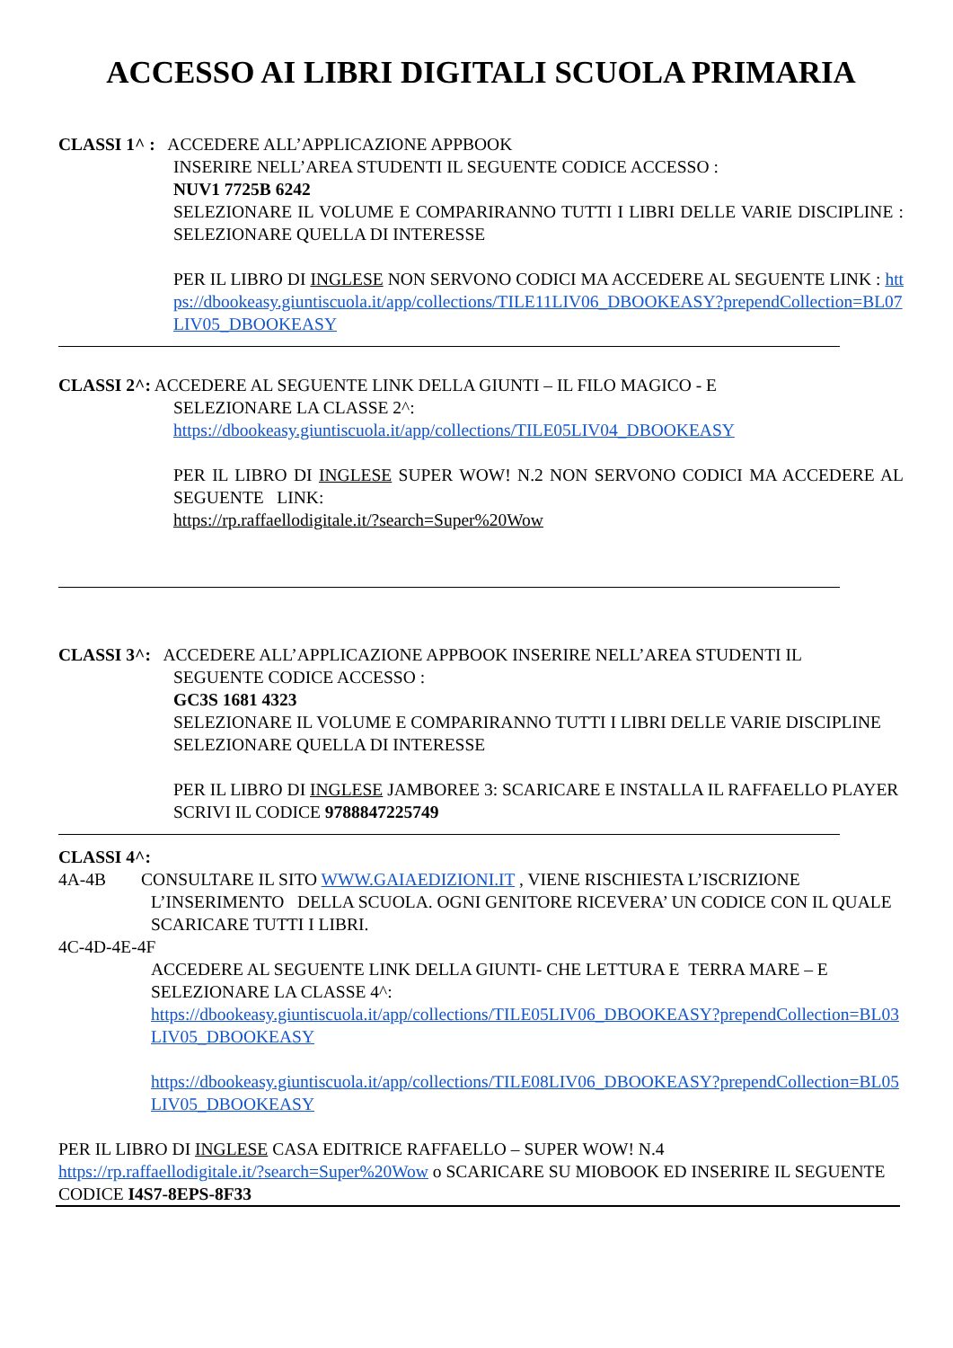ACCESSO AI LIBRI DIGITALI SCUOLA PRIMARIA
CLASSI 1^ : ACCEDERE ALL’APPLICAZIONE APPBOOK
INSERIRE NELL’AREA STUDENTI IL SEGUENTE CODICE ACCESSO :
NUV1 7725B 6242
SELEZIONARE IL VOLUME E COMPARIRANNO TUTTI I LIBRI DELLE VARIE DISCIPLINE : SELEZIONARE QUELLA DI INTERESSE
PER IL LIBRO DI INGLESE NON SERVONO CODICI MA ACCEDERE AL SEGUENTE LINK : https://dbookeasy.giuntiscuola.it/app/collections/TILE11LIV06_DBOOKEASY?prependCollection=BL07LIV05_DBOOKEASY
CLASSI 2^: ACCEDERE AL SEGUENTE LINK DELLA GIUNTI – IL FILO MAGICO - E
SELEZIONARE LA CLASSE 2^:
https://dbookeasy.giuntiscuola.it/app/collections/TILE05LIV04_DBOOKEASY
PER IL LIBRO DI INGLESE SUPER WOW! N.2 NON SERVONO CODICI MA ACCEDERE AL SEGUENTE LINK:
https://rp.raffaellodigitale.it/?search=Super%20Wow
CLASSI 3^: ACCEDERE ALL’APPLICAZIONE APPBOOK INSERIRE NELL’AREA STUDENTI IL
SEGUENTE CODICE ACCESSO :
GC3S 1681 4323
SELEZIONARE IL VOLUME E COMPARIRANNO TUTTI I LIBRI DELLE VARIE DISCIPLINE SELEZIONARE QUELLA DI INTERESSE
PER IL LIBRO DI INGLESE JAMBOREE 3: SCARICARE E INSTALLA IL RAFFAELLO PLAYER SCRIVI IL CODICE 9788847225749
CLASSI 4^:
4A-4B CONSULTARE IL SITO WWW.GAIAEDIZIONI.IT , VIENE RISCHIESTA L’ISCRIZIONE
L’INSERIMENTO DELLA SCUOLA. OGNI GENITORE RICEVERA’ UN CODICE CON IL QUALE SCARICARE TUTTI I LIBRI.
4C-4D-4E-4F
ACCEDERE AL SEGUENTE LINK DELLA GIUNTI- CHE LETTURA E TERRA MARE – E SELEZIONARE LA CLASSE 4^:
https://dbookeasy.giuntiscuola.it/app/collections/TILE05LIV06_DBOOKEASY?prependCollection=BL03LIV05_DBOOKEASY
https://dbookeasy.giuntiscuola.it/app/collections/TILE08LIV06_DBOOKEASY?prependCollection=BL05LIV05_DBOOKEASY
PER IL LIBRO DI INGLESE CASA EDITRICE RAFFAELLO – SUPER WOW! N.4
https://rp.raffaellodigitale.it/?search=Super%20Wow o SCARICARE SU MIOBOOK ED INSERIRE IL SEGUENTE CODICE I4S7-8EPS-8F33